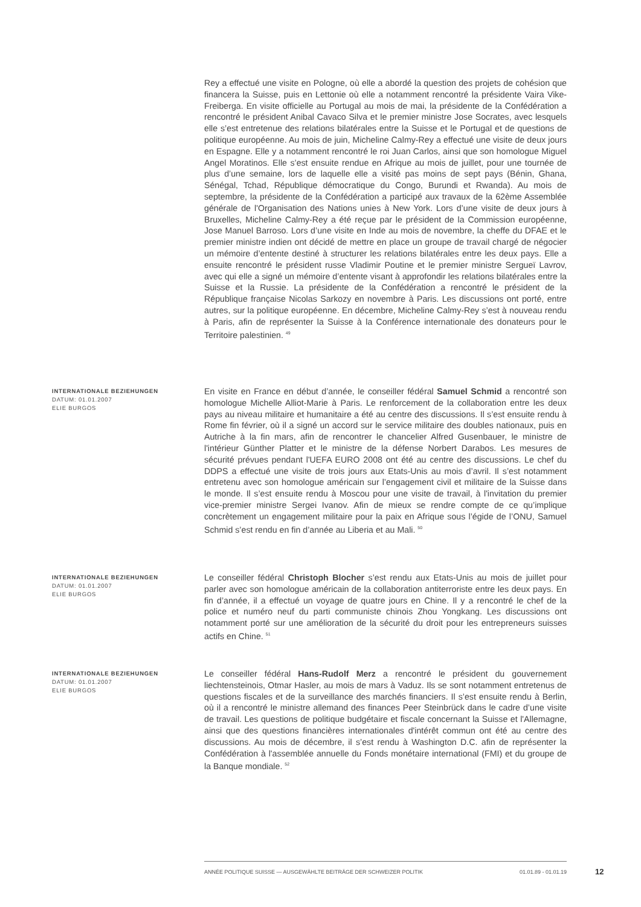Rey a effectué une visite en Pologne, où elle a abordé la question des projets de cohésion que financera la Suisse, puis en Lettonie où elle a notamment rencontré la présidente Vaira Vike-Freiberga. En visite officielle au Portugal au mois de mai, la présidente de la Confédération a rencontré le président Anibal Cavaco Silva et le premier ministre Jose Socrates, avec lesquels elle s’est entretenue des relations bilatérales entre la Suisse et le Portugal et de questions de politique européenne. Au mois de juin, Micheline Calmy-Rey a effectué une visite de deux jours en Espagne. Elle y a notamment rencontré le roi Juan Carlos, ainsi que son homologue Miguel Angel Moratinos. Elle s’est ensuite rendue en Afrique au mois de juillet, pour une tournée de plus d’une semaine, lors de laquelle elle a visité pas moins de sept pays (Bénin, Ghana, Sénégal, Tchad, République démocratique du Congo, Burundi et Rwanda). Au mois de septembre, la présidente de la Confédération a participé aux travaux de la 62ème Assemblée générale de l'Organisation des Nations unies à New York. Lors d’une visite de deux jours à Bruxelles, Micheline Calmy-Rey a été reçue par le président de la Commission européenne, Jose Manuel Barroso. Lors d’une visite en Inde au mois de novembre, la cheffe du DFAE et le premier ministre indien ont décidé de mettre en place un groupe de travail chargé de négocier un mémoire d’entente destiné à structurer les relations bilatérales entre les deux pays. Elle a ensuite rencontré le président russe Vladimir Poutine et le premier ministre Sergueï Lavrov, avec qui elle a signé un mémoire d’entente visant à approfondir les relations bilatérales entre la Suisse et la Russie. La présidente de la Confédération a rencontré le président de la République française Nicolas Sarkozy en novembre à Paris. Les discussions ont porté, entre autres, sur la politique européenne. En décembre, Micheline Calmy-Rey s’est à nouveau rendu à Paris, afin de représenter la Suisse à la Conférence internationale des donateurs pour le Territoire palestinien. <sup>49</sup>
INTERNATIONALE BEZIEHUNGEN
DATUM: 01.01.2007
ELIE BURGOS
En visite en France en début d’année, le conseiller fédéral Samuel Schmid a rencontré son homologue Michelle Alliot-Marie à Paris. Le renforcement de la collaboration entre les deux pays au niveau militaire et humanitaire a été au centre des discussions. Il s’est ensuite rendu à Rome fin février, où il a signé un accord sur le service militaire des doubles nationaux, puis en Autriche à la fin mars, afin de rencontrer le chancelier Alfred Gusenbauer, le ministre de l'intérieur Günther Platter et le ministre de la défense Norbert Darabos. Les mesures de sécurité prévues pendant l'UEFA EURO 2008 ont été au centre des discussions. Le chef du DDPS a effectué une visite de trois jours aux Etats-Unis au mois d’avril. Il s’est notamment entretenu avec son homologue américain sur l’engagement civil et militaire de la Suisse dans le monde. Il s’est ensuite rendu à Moscou pour une visite de travail, à l'invitation du premier vice-premier ministre Sergei Ivanov. Afin de mieux se rendre compte de ce qu’implique concrètement un engagement militaire pour la paix en Afrique sous l’égide de l’ONU, Samuel Schmid s’est rendu en fin d’année au Liberia et au Mali. <sup>50</sup>
INTERNATIONALE BEZIEHUNGEN
DATUM: 01.01.2007
ELIE BURGOS
Le conseiller fédéral Christoph Blocher s’est rendu aux Etats-Unis au mois de juillet pour parler avec son homologue américain de la collaboration antiterroriste entre les deux pays. En fin d’année, il a effectué un voyage de quatre jours en Chine. Il y a rencontré le chef de la police et numéro neuf du parti communiste chinois Zhou Yongkang. Les discussions ont notamment porté sur une amélioration de la sécurité du droit pour les entrepreneurs suisses actifs en Chine. <sup>51</sup>
INTERNATIONALE BEZIEHUNGEN
DATUM: 01.01.2007
ELIE BURGOS
Le conseiller fédéral Hans-Rudolf Merz a rencontré le président du gouvernement liechtensteinois, Otmar Hasler, au mois de mars à Vaduz. Ils se sont notamment entretenus de questions fiscales et de la surveillance des marchés financiers. Il s’est ensuite rendu à Berlin, où il a rencontré le ministre allemand des finances Peer Steinbrück dans le cadre d’une visite de travail. Les questions de politique budgétaire et fiscale concernant la Suisse et l'Allemagne, ainsi que des questions financières internationales d'intérêt commun ont été au centre des discussions. Au mois de décembre, il s’est rendu à Washington D.C. afin de représenter la Confédération à l'assemblée annuelle du Fonds monétaire international (FMI) et du groupe de la Banque mondiale. <sup>52</sup>
ANNÉE POLITIQUE SUISSE — AUSGEWÄHLTE BEITRÄGE DER SCHWEIZER POLITIK 01.01.89 - 01.01.19
12